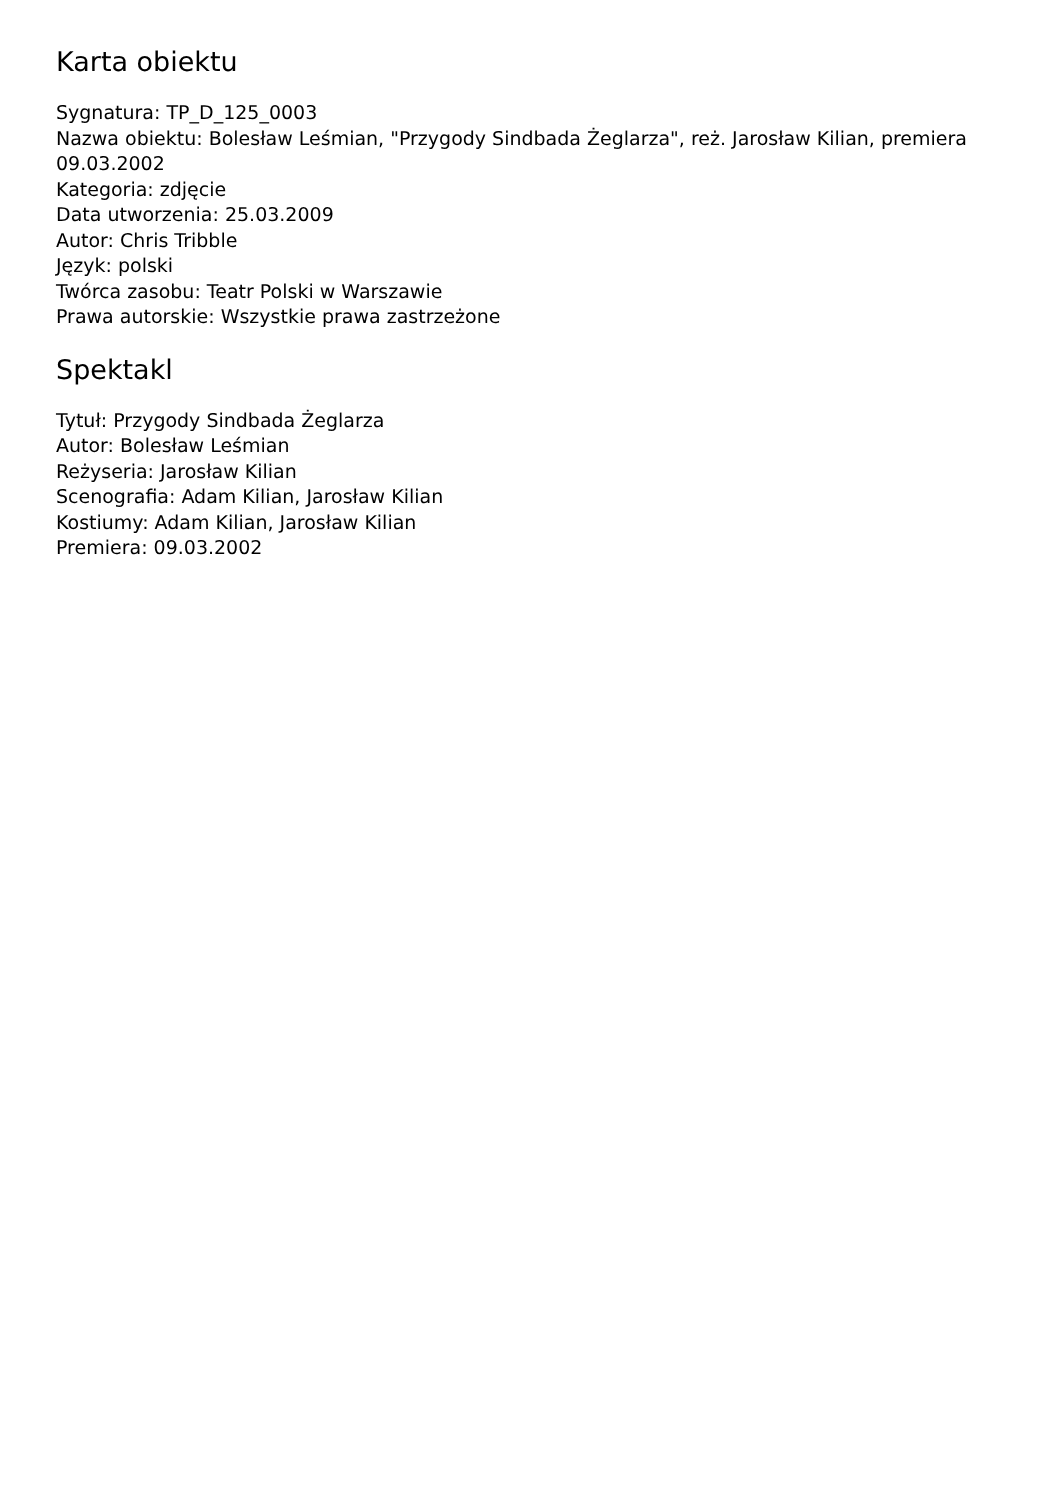Karta obiektu
Sygnatura: TP_D_125_0003
Nazwa obiektu: Bolesław Leśmian, "Przygody Sindbada Żeglarza", reż. Jarosław Kilian, premiera 09.03.2002
Kategoria: zdjęcie
Data utworzenia: 25.03.2009
Autor: Chris Tribble
Język: polski
Twórca zasobu: Teatr Polski w Warszawie
Prawa autorskie: Wszystkie prawa zastrzeżone
Spektakl
Tytuł: Przygody Sindbada Żeglarza
Autor: Bolesław Leśmian
Reżyseria: Jarosław Kilian
Scenografia: Adam Kilian, Jarosław Kilian
Kostiumy: Adam Kilian, Jarosław Kilian
Premiera: 09.03.2002